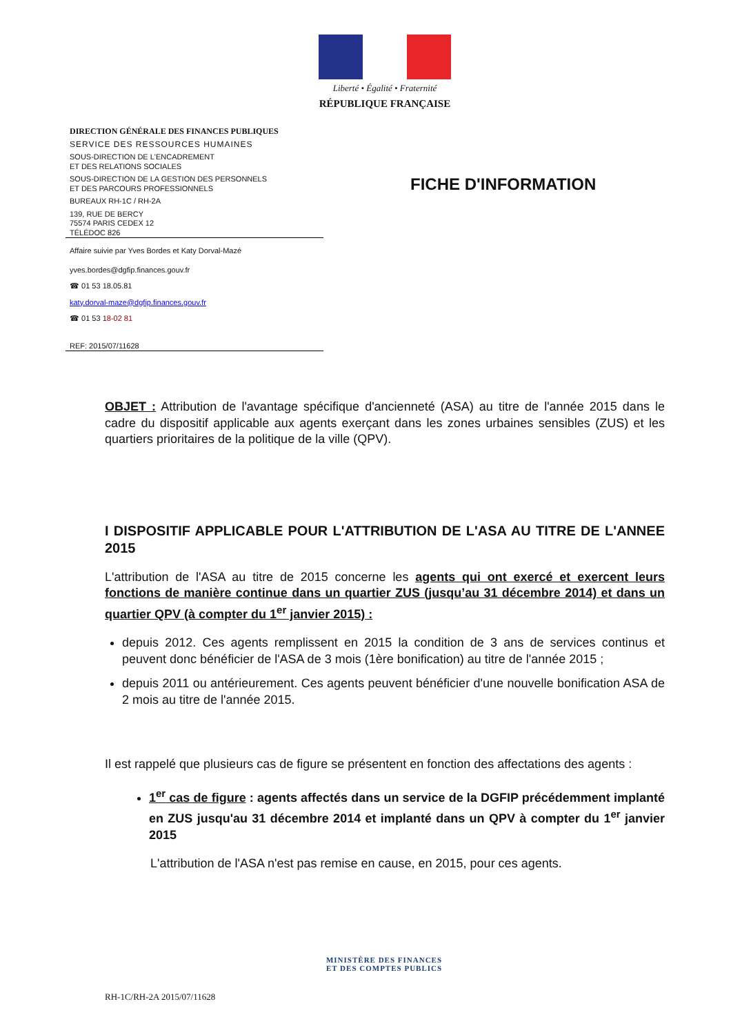Liberté • Égalité • Fraternité
RÉPUBLIQUE FRANÇAISE
DIRECTION GÉNÉRALE DES FINANCES PUBLIQUES
SERVICE DES RESSOURCES HUMAINES
SOUS-DIRECTION DE L'ENCADREMENT
ET DES RELATIONS SOCIALES
SOUS-DIRECTION DE LA GESTION DES PERSONNELS
ET DES PARCOURS PROFESSIONNELS
BUREAUX RH-1C / RH-2A
139, RUE DE BERCY
75574 PARIS CEDEX 12
TÉLÉDOC 826
Affaire suivie par Yves Bordes et Katy Dorval-Mazé
yves.bordes@dgfip.finances.gouv.fr
☎ 01 53 18.05.81
katy.dorval-maze@dgfip.finances.gouv.fr
☎ 01 53 18-02 81
REF: 2015/07/11628
FICHE D'INFORMATION
OBJET : Attribution de l'avantage spécifique d'ancienneté (ASA) au titre de l'année 2015 dans le cadre du dispositif applicable aux agents exerçant dans les zones urbaines sensibles (ZUS) et les quartiers prioritaires de la politique de la ville (QPV).
I DISPOSITIF APPLICABLE POUR L'ATTRIBUTION DE L'ASA AU TITRE DE L'ANNEE 2015
L'attribution de l'ASA au titre de 2015 concerne les agents qui ont exercé et exercent leurs fonctions de manière continue dans un quartier ZUS (jusqu’au 31 décembre 2014) et dans un quartier QPV (à compter du 1<sup>er</sup> janvier 2015) :
depuis 2012. Ces agents remplissent en 2015 la condition de 3 ans de services continus et peuvent donc bénéficier de l'ASA de 3 mois (1ère bonification) au titre de l'année 2015 ;
depuis 2011 ou antérieurement. Ces agents peuvent bénéficier d'une nouvelle bonification ASA de 2 mois au titre de l'année 2015.
Il est rappelé que plusieurs cas de figure se présentent en fonction des affectations des agents :
1<sup>er</sup> cas de figure : agents affectés dans un service de la DGFIP précédemment implanté en ZUS jusqu'au 31 décembre 2014 et implanté dans un QPV à compter du 1<sup>er</sup> janvier 2015
L'attribution de l'ASA n'est pas remise en cause, en 2015, pour ces agents.
MINISTÈRE DES FINANCES
ET DES COMPTES PUBLICS
RH-1C/RH-2A 2015/07/11628